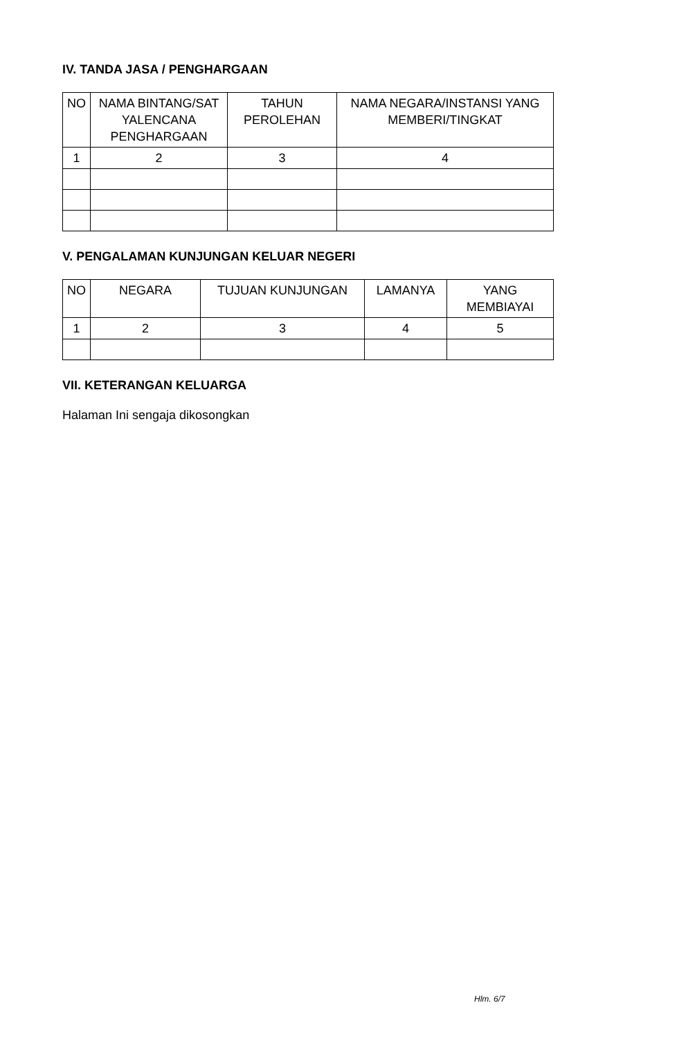IV. TANDA JASA / PENGHARGAAN
| NO | NAMA BINTANG/SAT YALENCANA PENGHARGAAN | TAHUN PEROLEHAN | NAMA NEGARA/INSTANSI YANG MEMBERI/TINGKAT |
| --- | --- | --- | --- |
| 1 | 2 | 3 | 4 |
V. PENGALAMAN KUNJUNGAN KELUAR NEGERI
| NO | NEGARA | TUJUAN KUNJUNGAN | LAMANYA | YANG MEMBIAYAI |
| --- | --- | --- | --- | --- |
| 1 | 2 | 3 | 4 | 5 |
VII. KETERANGAN KELUARGA
Halaman Ini sengaja dikosongkan
Hlm. 6/7